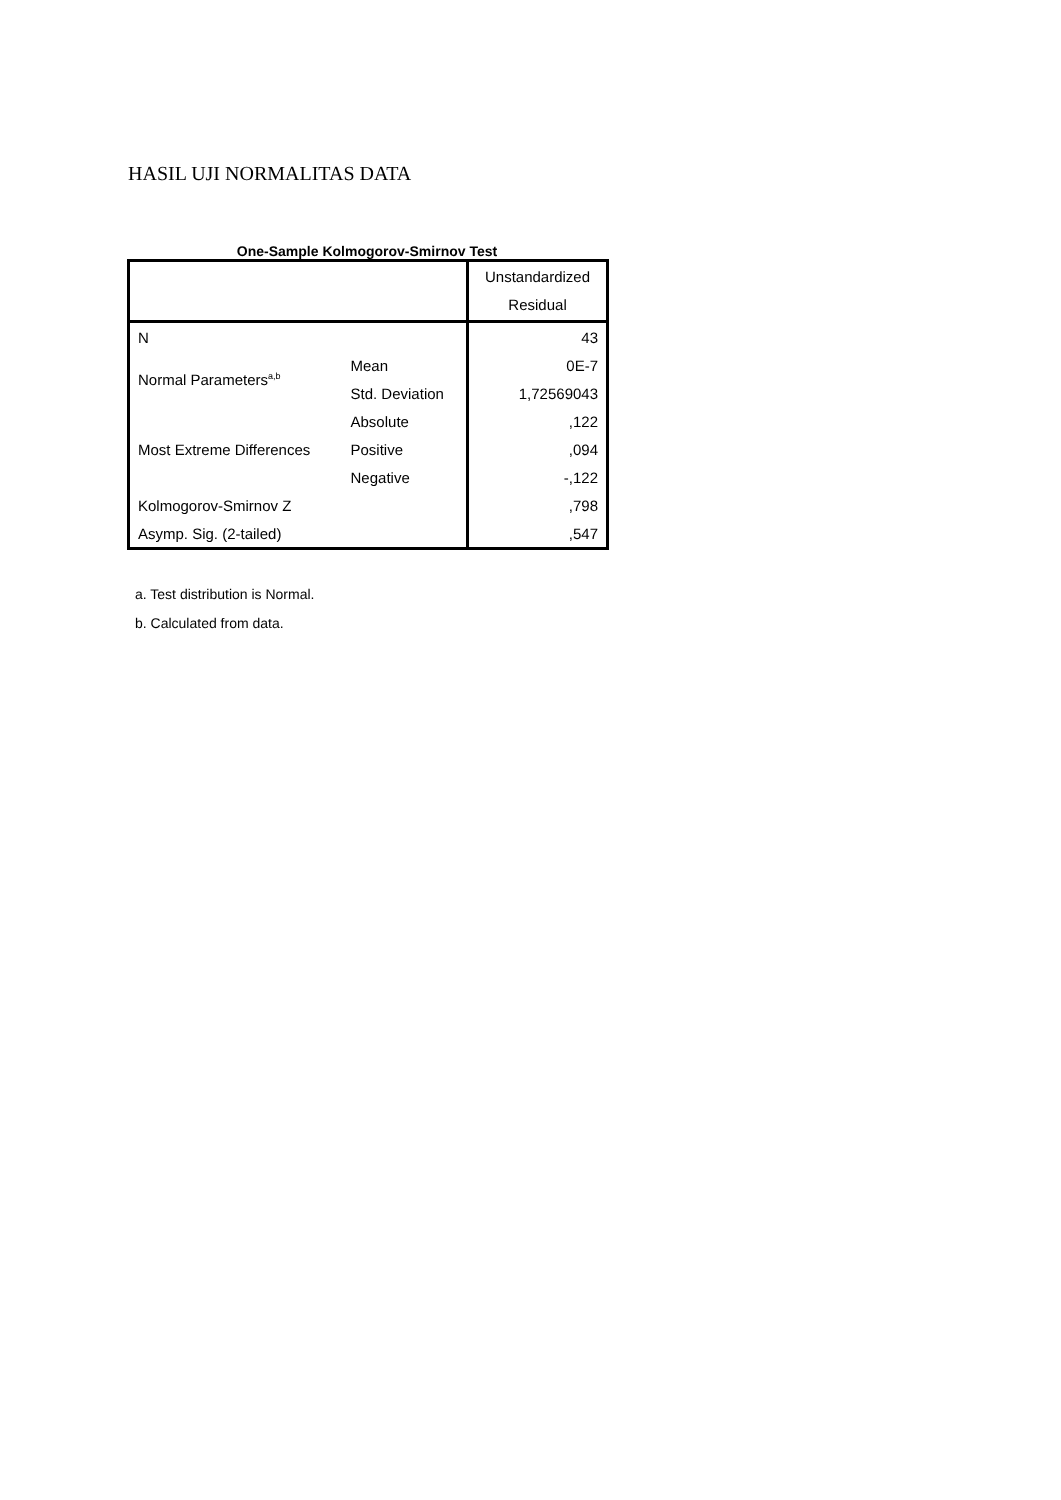HASIL UJI NORMALITAS DATA
One-Sample Kolmogorov-Smirnov Test
| | | Unstandardized Residual |
| N | | 43 |
| Normal Parameters<sup>a,b</sup> | Mean | 0E-7 |
| | Std. Deviation | 1,72569043 |
| Most Extreme Differences | Absolute | ,122 |
| | Positive | ,094 |
| | Negative | -,122 |
| Kolmogorov-Smirnov Z | | ,798 |
| Asymp. Sig. (2-tailed) | | ,547 |
a. Test distribution is Normal.
b. Calculated from data.